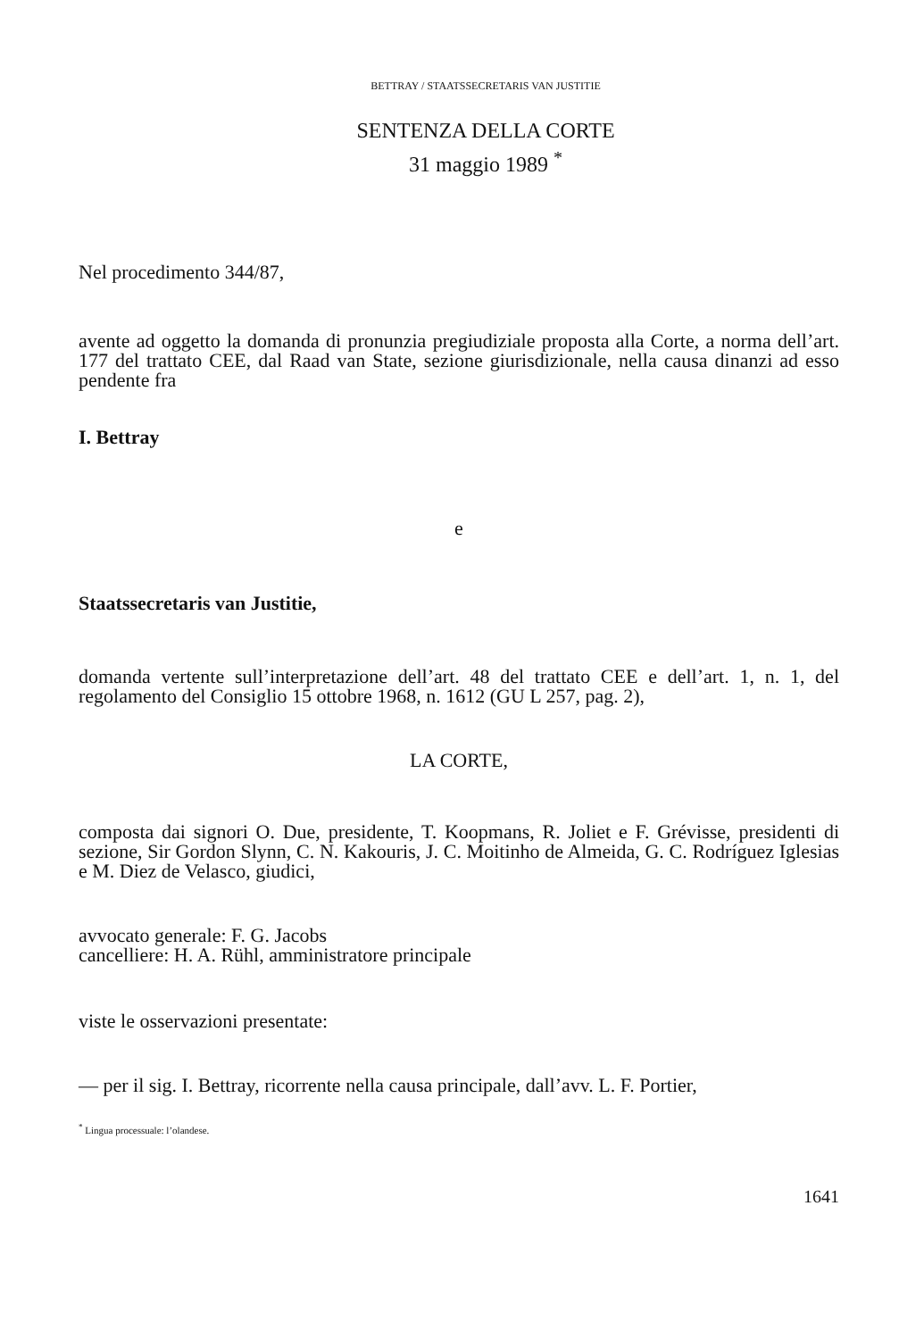BETTRAY / STAATSSECRETARIS VAN JUSTITIE
SENTENZA DELLA CORTE
31 maggio 1989 <sup>*</sup>
Nel procedimento 344/87,
avente ad oggetto la domanda di pronunzia pregiudiziale proposta alla Corte, a norma dell’art. 177 del trattato CEE, dal Raad van State, sezione giurisdizionale, nella causa dinanzi ad esso pendente fra
I. Bettray
e
Staatssecretaris van Justitie,
domanda vertente sull’interpretazione dell’art. 48 del trattato CEE e dell’art. 1, n. 1, del regolamento del Consiglio 15 ottobre 1968, n. 1612 (GU L 257, pag. 2),
LA CORTE,
composta dai signori O. Due, presidente, T. Koopmans, R. Joliet e F. Grévisse, presidenti di sezione, Sir Gordon Slynn, C. N. Kakouris, J. C. Moitinho de Almeida, G. C. Rodríguez Iglesias e M. Diez de Velasco, giudici,
avvocato generale: F. G. Jacobs
cancelliere: H. A. Rühl, amministratore principale
viste le osservazioni presentate:
— per il sig. I. Bettray, ricorrente nella causa principale, dall’avv. L. F. Portier,
<sup>*</sup> Lingua processuale: l’olandese.
1641